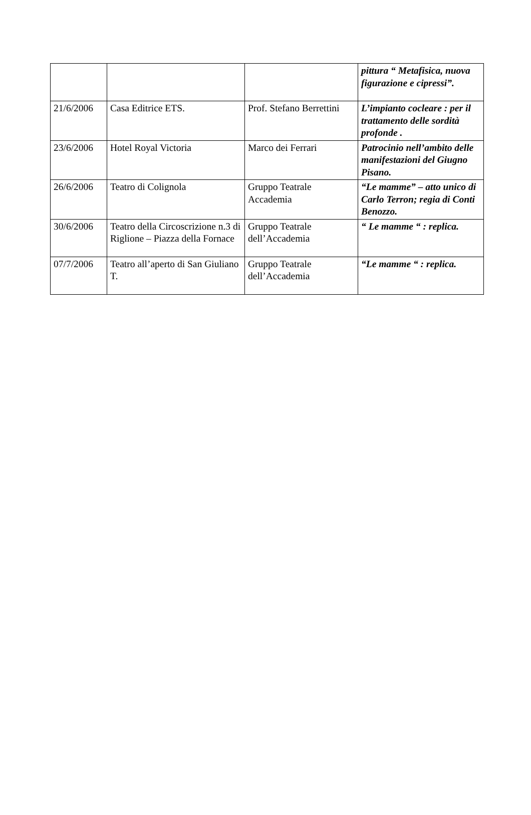| | | | pittura “ Metafisica, nuova figurazione e cipressi”. |
| 21/6/2006 | Casa Editrice ETS. | Prof. Stefano Berrettini | L’impianto cocleare : per il trattamento delle sordità profonde . |
| 23/6/2006 | Hotel Royal Victoria | Marco dei Ferrari | Patrocinio nell’ambito delle manifestazioni del Giugno Pisano. |
| 26/6/2006 | Teatro di Colignola | Gruppo Teatrale Accademia | “Le mamme” – atto unico di Carlo Terron; regia di Conti Benozzo. |
| 30/6/2006 | Teatro della Circoscrizione n.3 di Riglione – Piazza della Fornace | Gruppo Teatrale dell’Accademia | “ Le mamme “ : replica. |
| 07/7/2006 | Teatro all’aperto di San Giuliano T. | Gruppo Teatrale dell’Accademia | “Le mamme “ : replica. |